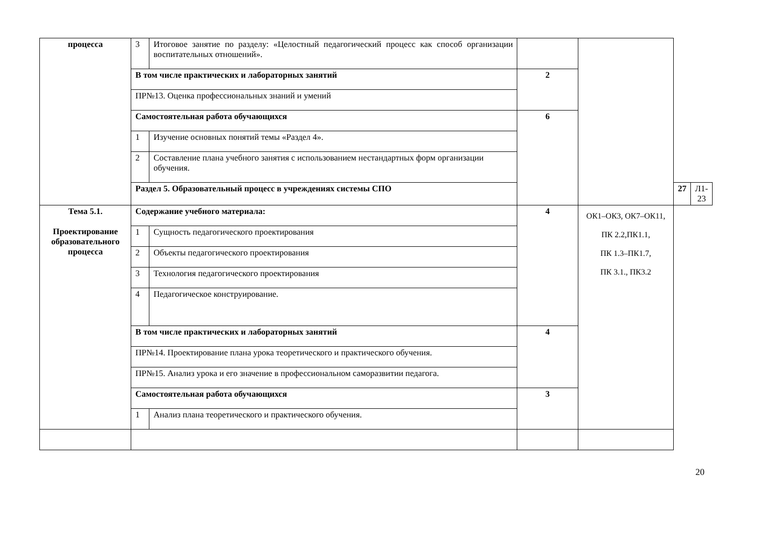| процесса | 3 | Итоговое занятие по разделу: «Целостный педагогический процесс как способ организации воспитательных отношений». | | | | |
| | В том числе практических и лабораторных занятий | | 2 | | | |
| | ПР№13. Оценка профессиональных знаний и умений | | | | | |
| | Самостоятельная работа обучающихся | | 6 | | | |
| | 1 | Изучение основных понятий темы «Раздел 4». | | | | |
| | 2 | Составление плана учебного занятия с использованием нестандартных форм организации обучения. | | | | |
| | Раздел 5. Образовательный процесс в учреждениях системы СПО | | | | 27 | Л1-23 |
| Тема 5.1. Проектирование образовательного процесса | Содержание учебного материала: | | 4 | ОК1–ОК3, ОК7–ОК11, ПК 2.2,ПК1.1, ПК 1.3–ПК1.7, ПК 3.1., ПК3.2 | | |
| | 1 | Сущность педагогического проектирования | | | | |
| | 2 | Объекты педагогического проектирования | | | | |
| | 3 | Технология педагогического проектирования | | | | |
| | 4 | Педагогическое конструирование. | | | | |
| | В том числе практических и лабораторных занятий | | 4 | | | |
| | ПР№14. Проектирование плана урока теоретического и практического обучения. | | | | | |
| | ПР№15. Анализ урока и его значение в профессиональном саморазвитии педагога. | | | | | |
| | Самостоятельная работа обучающихся | | 3 | | | |
| | 1 | Анализ плана теоретического и практического обучения. | | | | |
20